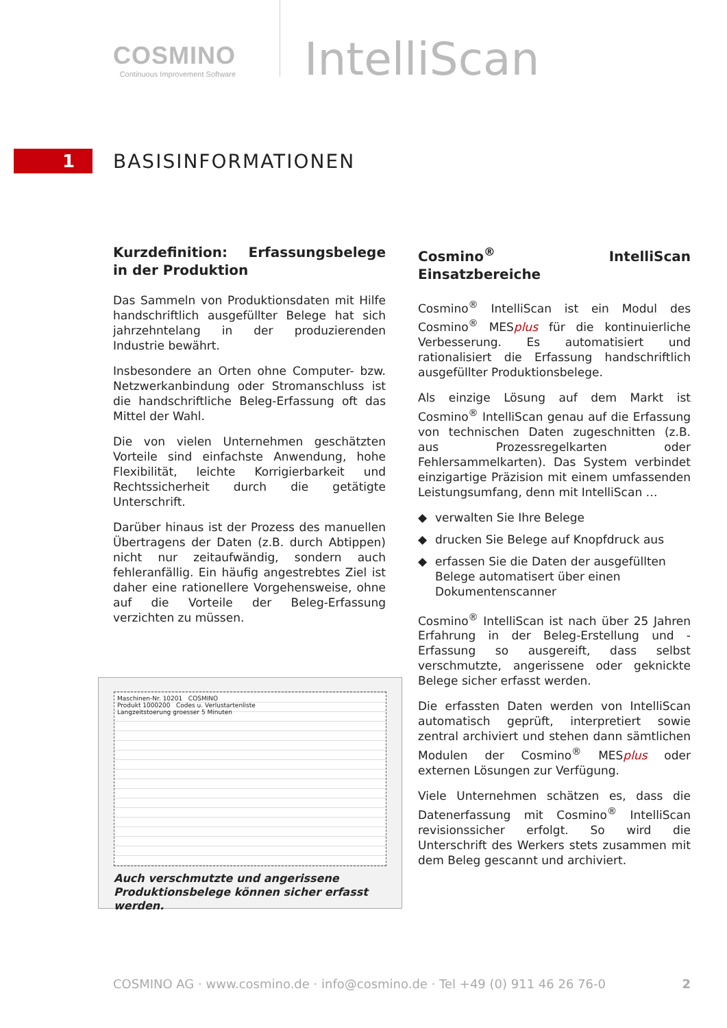COSMINO
Continuous Improvement Software
IntelliScan
1
BASISINFORMATIONEN
Kurzdefinition: Erfassungsbelege in der Produktion
Das Sammeln von Produktionsdaten mit Hilfe handschriftlich ausgefüllter Belege hat sich jahrzehntelang in der produzierenden Industrie bewährt.
Insbesondere an Orten ohne Computer- bzw. Netzwerkanbindung oder Stromanschluss ist die handschriftliche Beleg-Erfassung oft das Mittel der Wahl.
Die von vielen Unternehmen geschätzten Vorteile sind einfachste Anwendung, hohe Flexibilität, leichte Korrigierbarkeit und Rechtssicherheit durch die getätigte Unterschrift.
Darüber hinaus ist der Prozess des manuellen Übertragens der Daten (z.B. durch Abtippen) nicht nur zeitaufwändig, sondern auch fehleranfällig. Ein häufig angestrebtes Ziel ist daher eine rationellere Vorgehensweise, ohne auf die Vorteile der Beleg-Erfassung verzichten zu müssen.
Maschinen-Nr. 10201 COSMINO
Produkt 1000200 Codes u. Verlustartenliste
Langzeitstoerung groesser 5 Minuten
Auch verschmutzte und angerissene Produktionsbelege können sicher erfasst werden.
Cosmino<sup>®</sup> IntelliScan Einsatzbereiche
Cosmino<sup>®</sup> IntelliScan ist ein Modul des Cosmino<sup>®</sup> MESplus für die kontinuierliche Verbesserung. Es automatisiert und rationalisiert die Erfassung handschriftlich ausgefüllter Produktionsbelege.
Als einzige Lösung auf dem Markt ist Cosmino<sup>®</sup> IntelliScan genau auf die Erfassung von technischen Daten zugeschnitten (z.B. aus Prozessregelkarten oder Fehlersammelkarten). Das System verbindet einzigartige Präzision mit einem umfassenden Leistungsumfang, denn mit IntelliScan …
◆ verwalten Sie Ihre Belege
◆ drucken Sie Belege auf Knopfdruck aus
◆ erfassen Sie die Daten der ausgefüllten Belege automatisert über einen Dokumentenscanner
Cosmino<sup>®</sup> IntelliScan ist nach über 25 Jahren Erfahrung in der Beleg-Erstellung und -Erfassung so ausgereift, dass selbst verschmutzte, angerissene oder geknickte Belege sicher erfasst werden.
Die erfassten Daten werden von IntelliScan automatisch geprüft, interpretiert sowie zentral archiviert und stehen dann sämtlichen Modulen der Cosmino<sup>®</sup> MESplus oder externen Lösungen zur Verfügung.
Viele Unternehmen schätzen es, dass die Datenerfassung mit Cosmino<sup>®</sup> IntelliScan revisionssicher erfolgt. So wird die Unterschrift des Werkers stets zusammen mit dem Beleg gescannt und archiviert.
COSMINO AG · www.cosmino.de · info@cosmino.de · Tel +49 (0) 911 46 26 76-0 2